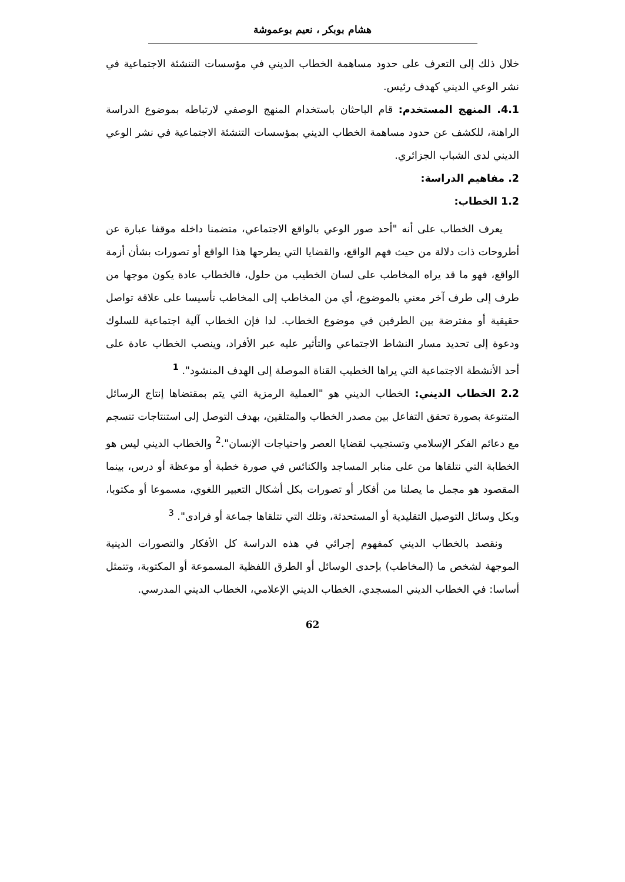هشام بوبكر ، نعيم بوعموشة
خلال ذلك إلى التعرف على حدود مساهمة الخطاب الديني في مؤسسات التنشئة الاجتماعية في نشر الوعي الديني كهدف رئيس.
4.1. المنهج المستخدم: قام الباحثان باستخدام المنهج الوصفي لارتباطه بموضوع الدراسة الراهنة، للكشف عن حدود مساهمة الخطاب الديني بمؤسسات التنشئة الاجتماعية في نشر الوعي الديني لدى الشباب الجزائري.
2. مفاهيم الدراسة:
1.2 الخطاب:
يعرف الخطاب على أنه "أحد صور الوعي بالواقع الاجتماعي، متضمنا داخله موقفا عبارة عن أطروحات ذات دلالة من حيث فهم الواقع، والقضايا التي يطرحها هذا الواقع أو تصورات بشأن أزمة الواقع، فهو ما قد يراه المخاطب على لسان الخطيب من حلول، فالخطاب عادة يكون موجها من طرف إلى طرف آخر معني بالموضوع، أي من المخاطب إلى المخاطب تأسيسا على علاقة تواصل حقيقية أو مفترضة بين الطرفين في موضوع الخطاب. لدا فإن الخطاب آلية اجتماعية للسلوك ودعوة إلى تحديد مسار النشاط الاجتماعي والتأثير عليه عبر الأفراد، وينصب الخطاب عادة على أحد الأنشطة الاجتماعية التي يراها الخطيب القناة الموصلة إلى الهدف المنشود". <sup>1</sup>
2.2 الخطاب الديني: الخطاب الديني هو "العملية الرمزية التي يتم بمقتضاها إنتاج الرسائل المتنوعة بصورة تحقق التفاعل بين مصدر الخطاب والمتلقين، بهدف التوصل إلى استنتاجات تنسجم مع دعائم الفكر الإسلامي وتستجيب لقضايا العصر واحتياجات الإنسان".<sup>2</sup> والخطاب الديني ليس هو الخطابة التي نتلقاها من على منابر المساجد والكنائس في صورة خطبة أو موعظة أو درس، بينما المقصود هو مجمل ما يصلنا من أفكار أو تصورات بكل أشكال التعبير اللغوي، مسموعا أو مكتوبا، وبكل وسائل التوصيل التقليدية أو المستحدثة، وتلك التي نتلقاها جماعة أو فرادى". <sup>3</sup>
ونقصد بالخطاب الديني كمفهوم إجرائي في هذه الدراسة كل الأفكار والتصورات الدينية الموجهة لشخص ما (المخاطب) بإحدى الوسائل أو الطرق اللفظية المسموعة أو المكتوبة، وتتمثل أساسا: في الخطاب الديني المسجدي، الخطاب الديني الإعلامي، الخطاب الديني المدرسي.
62